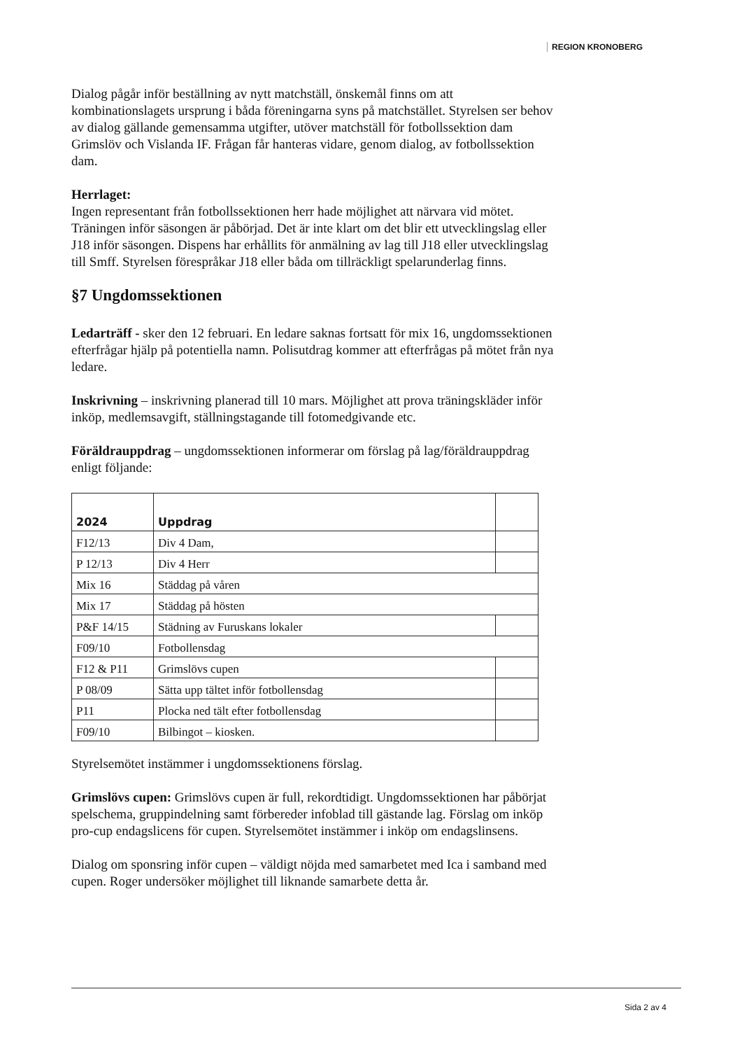REGION KRONOBERG
Dialog pågår inför beställning av nytt matchställ, önskemål finns om att kombinationslagets ursprung i båda föreningarna syns på matchstället. Styrelsen ser behov av dialog gällande gemensamma utgifter, utöver matchställ för fotbollssektion dam Grimslöv och Vislanda IF. Frågan får hanteras vidare, genom dialog, av fotbollssektion dam.
Herrlaget:
Ingen representant från fotbollssektionen herr hade möjlighet att närvara vid mötet. Träningen inför säsongen är påbörjad. Det är inte klart om det blir ett utvecklingslag eller J18 inför säsongen. Dispens har erhållits för anmälning av lag till J18 eller utvecklingslag till Smff. Styrelsen förespråkar J18 eller båda om tillräckligt spelarunderlag finns.
§7 Ungdomssektionen
Ledarträff - sker den 12 februari. En ledare saknas fortsatt för mix 16, ungdomssektionen efterfrågar hjälp på potentiella namn. Polisutdrag kommer att efterfrågas på mötet från nya ledare.
Inskrivning – inskrivning planerad till 10 mars. Möjlighet att prova träningskläder inför inköp, medlemsavgift, ställningstagande till fotomedgivande etc.
Föräldrauppdrag – ungdomssektionen informerar om förslag på lag/föräldrauppdrag enligt följande:
| 2024 | Uppdrag | |
| --- | --- | --- |
| F12/13 | Div 4 Dam, | |
| P 12/13 | Div 4 Herr | |
| Mix 16 | Städdag på våren | |
| Mix 17 | Städdag på hösten | |
| P&F 14/15 | Städning av Furuskans lokaler | |
| F09/10 | Fotbollensdag | |
| F12 & P11 | Grimslövs cupen | |
| P 08/09 | Sätta upp tältet inför fotbollensdag | |
| P11 | Plocka ned tält efter fotbollensdag | |
| F09/10 | Bilbingot – kiosken. | |
Styrelsemötet instämmer i ungdomssektionens förslag.
Grimslövs cupen: Grimslövs cupen är full, rekordtidigt. Ungdomssektionen har påbörjat spelschema, gruppindelning samt förbereder infoblad till gästande lag. Förslag om inköp pro-cup endagslicens för cupen. Styrelsemötet instämmer i inköp om endagslinsens.
Dialog om sponsring inför cupen – väldigt nöjda med samarbetet med Ica i samband med cupen. Roger undersöker möjlighet till liknande samarbete detta år.
Sida 2 av 4